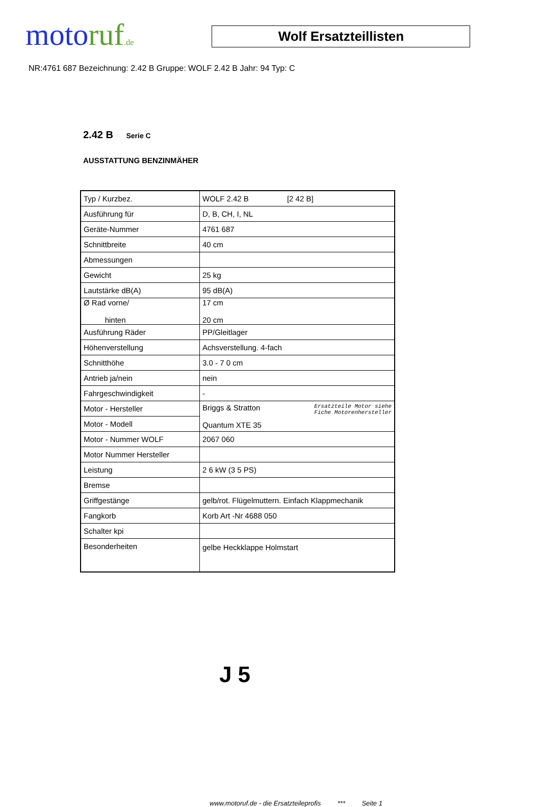moto ruf.de
Wolf Ersatzteillisten
NR:4761 687 Bezeichnung: 2.42 B Gruppe: WOLF 2.42 B Jahr: 94 Typ: C
2.42 B Serie C
AUSSTATTUNG BENZINMÄHER
| Typ / Kurzbez. | WOLF 2.42 B [2 42 B] |
| Ausführung für | D, B, CH, I, NL |
| Geräte-Nummer | 4761 687 |
| Schnittbreite | 40 cm |
| Abmessungen | |
| Gewicht | 25 kg |
| Lautstärke dB(A) | 95 dB(A) |
| Ø Rad vorne/ hinten | 17 cm 20 cm |
| Ausführung Räder | PP/Gleitlager |
| Höhenverstellung | Achsverstellung. 4-fach |
| Schnitthöhe | 3.0 - 7 0 cm |
| Antrieb ja/nein | nein |
| Fahrgeschwindigkeit | - |
| Motor - Hersteller | Ersatzteile Motor siehe Fiche Motorenhersteller Briggs & Stratton Quantum XTE 35 |
| Motor - Modell | |
| Motor - Nummer WOLF | 2067 060 |
| Motor Nummer Hersteller | |
| Leistung | 2 6 kW (3 5 PS) |
| Bremse | |
| Griffgestänge | gelb/rot. Flügelmuttern. Einfach Klappmechanik |
| Fangkorb | Korb Art -Nr 4688 050 |
| Schalter kpi | |
| Besonderheiten | gelbe Heckklappe Holmstart |
J 5
www.motoruf.de - die Ersatzteileprofis *** Seite 1